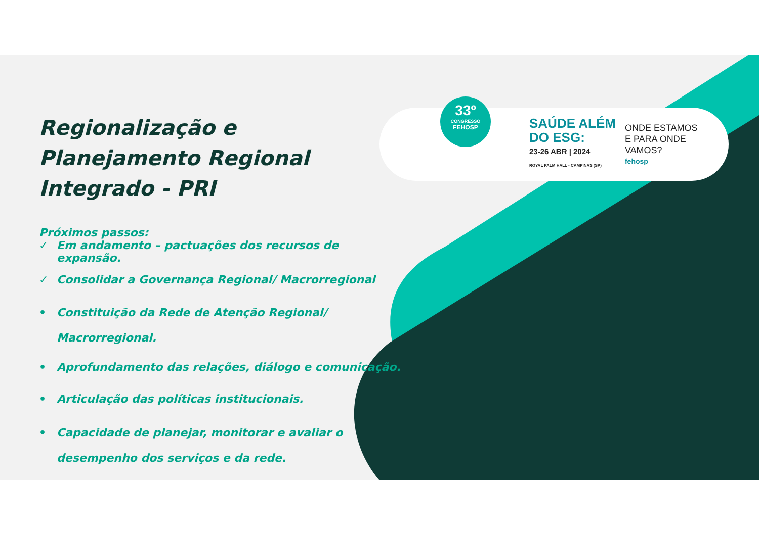Regionalização e Planejamento Regional Integrado - PRI
Próximos passos:
✓ Em andamento – pactuações dos recursos de expansão.
✓ Consolidar a Governança Regional/ Macrorregional
• Constituição da Rede de Atenção Regional/ Macrorregional.
• Aprofundamento das relações, diálogo e comunicação.
• Articulação das políticas institucionais.
• Capacidade de planejar, monitorar e avaliar o desempenho dos serviços e da rede.
33º
CONGRESSO
FEHOSP
SAÚDE ALÉM
DO ESG:
23-26 ABR | 2024
ROYAL PALM HALL - CAMPINAS (SP)
ONDE ESTAMOS
E PARA ONDE
VAMOS?
fehosp